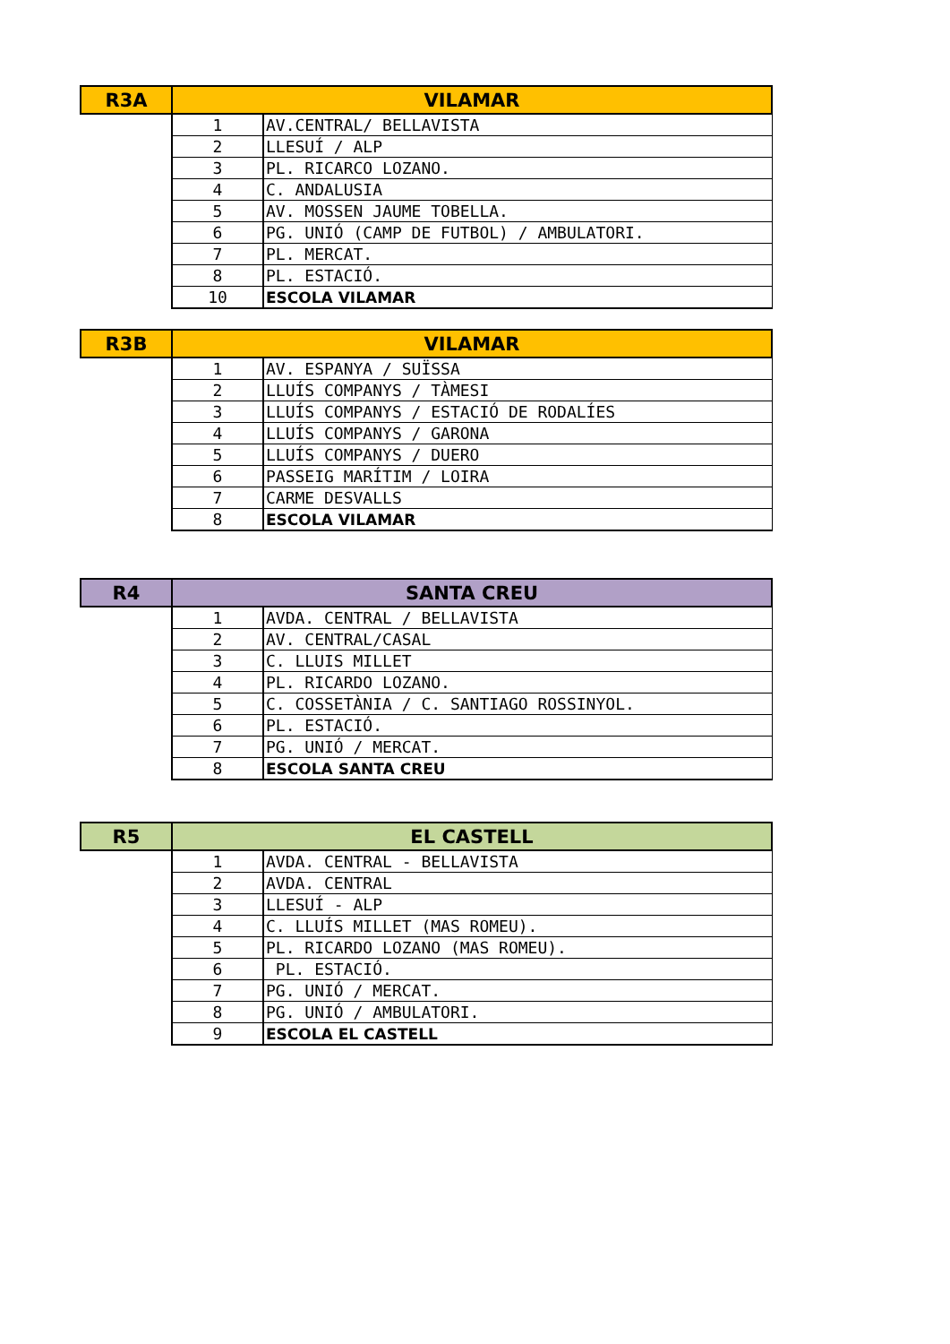| R3A | VILAMAR | |
| --- | --- | --- |
| | 1 | AV.CENTRAL/ BELLAVISTA |
| | 2 | LLESUÍ / ALP |
| | 3 | PL. RICARCO LOZANO. |
| | 4 | C. ANDALUSIA |
| | 5 | AV. MOSSEN JAUME TOBELLA. |
| | 6 | PG. UNIÓ (CAMP DE FUTBOL) / AMBULATORI. |
| | 7 | PL. MERCAT. |
| | 8 | PL. ESTACIÓ. |
| | 10 | ESCOLA VILAMAR |
| R3B | VILAMAR | |
| --- | --- | --- |
| | 1 | AV. ESPANYA / SUÏSSA |
| | 2 | LLUÍS COMPANYS / TÀMESI |
| | 3 | LLUÍS COMPANYS / ESTACIÓ DE RODALÍES |
| | 4 | LLUÍS COMPANYS / GARONA |
| | 5 | LLUÍS COMPANYS / DUERO |
| | 6 | PASSEIG MARÍTIM / LOIRA |
| | 7 | CARME DESVALLS |
| | 8 | ESCOLA VILAMAR |
| R4 | SANTA CREU | |
| --- | --- | --- |
| | 1 | AVDA. CENTRAL / BELLAVISTA |
| | 2 | AV. CENTRAL/CASAL |
| | 3 | C. LLUIS MILLET |
| | 4 | PL. RICARDO LOZANO. |
| | 5 | C. COSSETÀNIA / C. SANTIAGO ROSSINYOL. |
| | 6 | PL. ESTACIÓ. |
| | 7 | PG. UNIÓ / MERCAT. |
| | 8 | ESCOLA SANTA CREU |
| R5 | EL CASTELL | |
| --- | --- | --- |
| | 1 | AVDA. CENTRAL - BELLAVISTA |
| | 2 | AVDA. CENTRAL |
| | 3 | LLESUÍ - ALP |
| | 4 | C. LLUÍS MILLET (MAS ROMEU). |
| | 5 | PL. RICARDO LOZANO (MAS ROMEU). |
| | 6 | PL. ESTACIÓ. |
| | 7 | PG. UNIÓ / MERCAT. |
| | 8 | PG. UNIÓ / AMBULATORI. |
| | 9 | ESCOLA EL CASTELL |